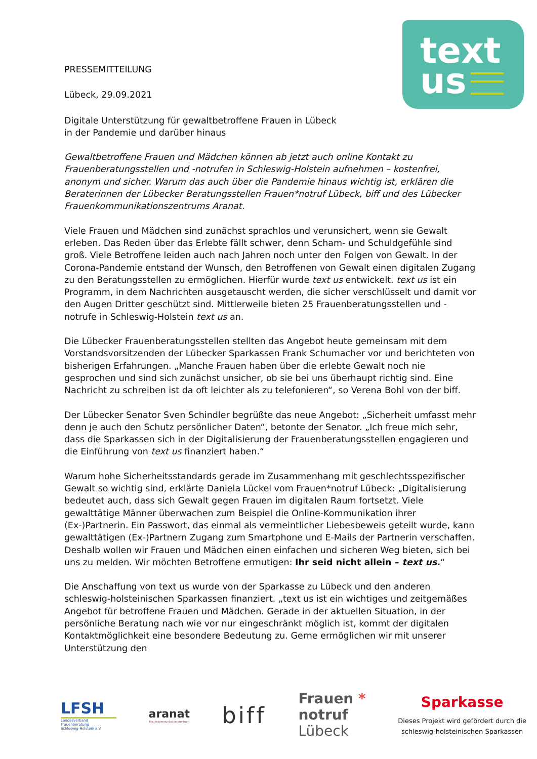text
us
PRESSEMITTEILUNG
Lübeck, 29.09.2021
Digitale Unterstützung für gewaltbetroffene Frauen in Lübeck
in der Pandemie und darüber hinaus
Gewaltbetroffene Frauen und Mädchen können ab jetzt auch online Kontakt zu Frauenberatungsstellen und -notrufen in Schleswig-Holstein aufnehmen – kostenfrei, anonym und sicher. Warum das auch über die Pandemie hinaus wichtig ist, erklären die Beraterinnen der Lübecker Beratungsstellen Frauen*notruf Lübeck, biff und des Lübecker Frauenkommunikationszentrums Aranat.
Viele Frauen und Mädchen sind zunächst sprachlos und verunsichert, wenn sie Gewalt erleben. Das Reden über das Erlebte fällt schwer, denn Scham- und Schuldgefühle sind groß. Viele Betroffene leiden auch nach Jahren noch unter den Folgen von Gewalt. In der Corona-Pandemie entstand der Wunsch, den Betroffenen von Gewalt einen digitalen Zugang zu den Beratungsstellen zu ermöglichen. Hierfür wurde text us entwickelt. text us ist ein Programm, in dem Nachrichten ausgetauscht werden, die sicher verschlüsselt und damit vor den Augen Dritter geschützt sind. Mittlerweile bieten 25 Frauenberatungsstellen und -notrufe in Schleswig-Holstein text us an.
Die Lübecker Frauenberatungsstellen stellten das Angebot heute gemeinsam mit dem Vorstandsvorsitzenden der Lübecker Sparkassen Frank Schumacher vor und berichteten von bisherigen Erfahrungen. „Manche Frauen haben über die erlebte Gewalt noch nie gesprochen und sind sich zunächst unsicher, ob sie bei uns überhaupt richtig sind. Eine Nachricht zu schreiben ist da oft leichter als zu telefonieren“, so Verena Bohl von der biff.
Der Lübecker Senator Sven Schindler begrüßte das neue Angebot: „Sicherheit umfasst mehr denn je auch den Schutz persönlicher Daten“, betonte der Senator. „Ich freue mich sehr, dass die Sparkassen sich in der Digitalisierung der Frauenberatungsstellen engagieren und die Einführung von text us finanziert haben.“
Warum hohe Sicherheitsstandards gerade im Zusammenhang mit geschlechtsspezifischer Gewalt so wichtig sind, erklärte Daniela Lückel vom Frauen*notruf Lübeck: „Digitalisierung bedeutet auch, dass sich Gewalt gegen Frauen im digitalen Raum fortsetzt. Viele gewalttätige Männer überwachen zum Beispiel die Online-Kommunikation ihrer (Ex-)Partnerin. Ein Passwort, das einmal als vermeintlicher Liebesbeweis geteilt wurde, kann gewalttätigen (Ex-)Partnern Zugang zum Smartphone und E-Mails der Partnerin verschaffen. Deshalb wollen wir Frauen und Mädchen einen einfachen und sicheren Weg bieten, sich bei uns zu melden. Wir möchten Betroffene ermutigen: Ihr seid nicht allein – text us.“
Die Anschaffung von text us wurde von der Sparkasse zu Lübeck und den anderen schleswig-holsteinischen Sparkassen finanziert. „text us ist ein wichtiges und zeitgemäßes Angebot für betroffene Frauen und Mädchen. Gerade in der aktuellen Situation, in der persönliche Beratung nach wie vor nur eingeschränkt möglich ist, kommt der digitalen Kontaktmöglichkeit eine besondere Bedeutung zu. Gerne ermöglichen wir mit unserer Unterstützung den
LFSH
Landesverband Frauenberatung
Schleswig-Holstein e.V.
aranat
Frauenkommunikationszentrum
biff
Frauen *
notruf
Lübeck
Sparkasse
Dieses Projekt wird gefördert durch die
schleswig-holsteinischen Sparkassen